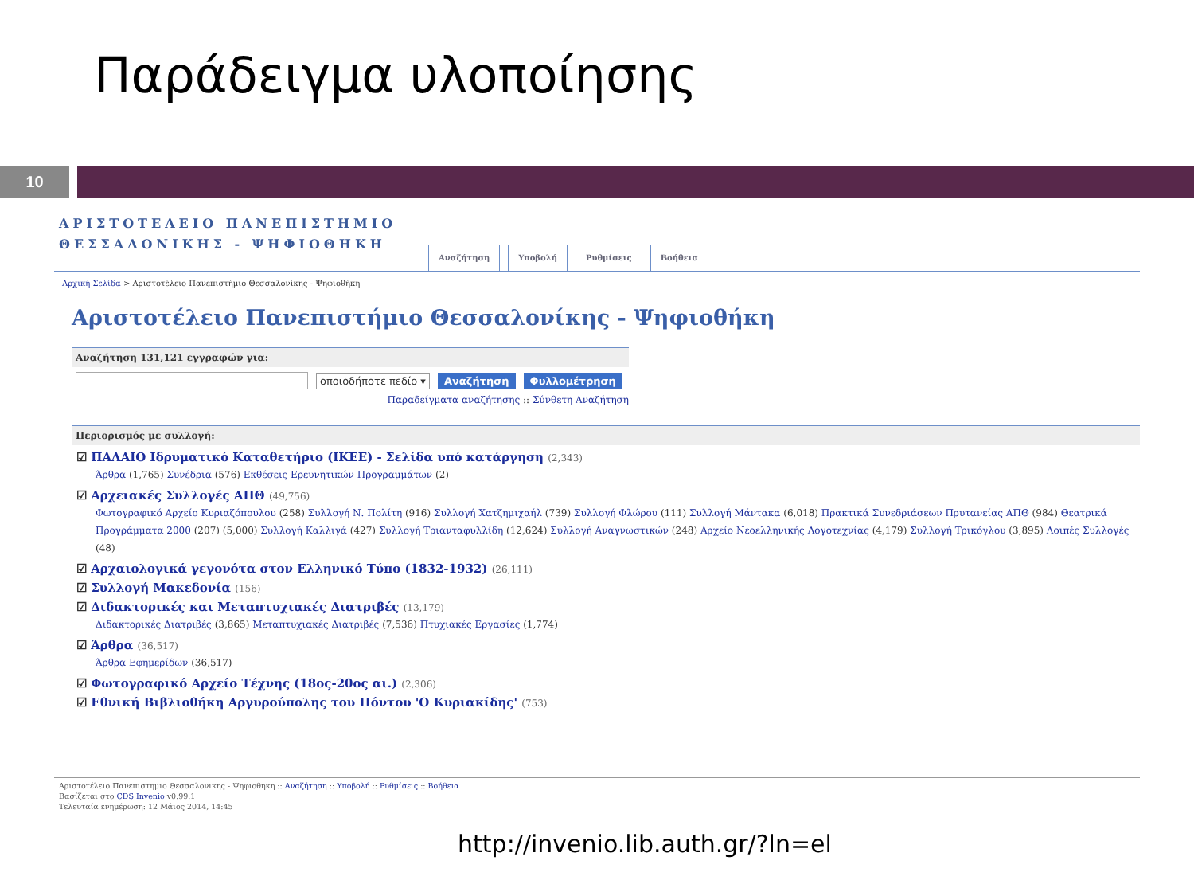Παράδειγμα υλοποίησης
10
ΑΡΙΣΤΟΤΕΛΕΙΟ ΠΑΝΕΠΙΣΤΗΜΙΟ
ΘΕΣΣΑΛΟΝΙΚΗΣ - ΨΗΦΙΟΘΗΚΗ
Αναζήτηση Υποβολή Ρυθμίσεις Βοήθεια
Αρχική Σελίδα > Αριστοτέλειο Πανεπιστήμιο Θεσσαλονίκης - Ψηφιοθήκη
Αριστοτέλειο Πανεπιστήμιο Θεσσαλονίκης - Ψηφιοθήκη
Αναζήτηση 131,121 εγγραφών για:
οποιοδήποτε πεδίο ▾ Αναζήτηση Φυλλομέτρηση
Παραδείγματα αναζήτησης :: Σύνθετη Αναζήτηση
Περιορισμός με συλλογή:
☑ ΠΑΛΑΙΟ Ιδρυματικό Καταθετήριο (ΙΚΕΕ) - Σελίδα υπό κατάργηση (2,343)
Άρθρα (1,765) Συνέδρια (576) Εκθέσεις Ερευνητικών Προγραμμάτων (2)
☑ Αρχειακές Συλλογές ΑΠΘ (49,756)
Φωτογραφικό Αρχείο Κυριαζόπουλου (258) Συλλογή Ν. Πολίτη (916) Συλλογή Χατζημιχαήλ (739) Συλλογή Φλώρου (111) Συλλογή Μάντακα (6,018) Πρακτικά Συνεδριάσεων Πρυτανείας ΑΠΘ (984) Θεατρικά Προγράμματα 2000 (207) (5,000) Συλλογή Καλλιγά (427) Συλλογή Τριανταφυλλίδη (12,624) Συλλογή Αναγνωστικών (248) Αρχείο Νεοελληνικής Λογοτεχνίας (4,179) Συλλογή Τρικόγλου (3,895) Λοιπές Συλλογές (48)
☑ Αρχαιολογικά γεγονότα στον Ελληνικό Τύπο (1832-1932) (26,111)
☑ Συλλογή Μακεδονία (156)
☑ Διδακτορικές και Μεταπτυχιακές Διατριβές (13,179)
Διδακτορικές Διατριβές (3,865) Μεταπτυχιακές Διατριβές (7,536) Πτυχιακές Εργασίες (1,774)
☑ Άρθρα (36,517)
Άρθρα Εφημερίδων (36,517)
☑ Φωτογραφικό Αρχείο Τέχνης (18ος-20ος αι.) (2,306)
☑ Εθνική Βιβλιοθήκη Αργυρούπολης του Πόντου 'Ο Κυριακίδης' (753)
Αριστοτέλειο Πανεπιστημιο Θεσσαλονικης - Ψηφιοθηκη :: Αναζήτηση :: Υποβολή :: Ρυθμίσεις :: Βοήθεια
Βασίζεται στο CDS Invenio v0.99.1
Τελευταία ενημέρωση: 12 Μάιος 2014, 14:45
http://invenio.lib.auth.gr/?ln=el